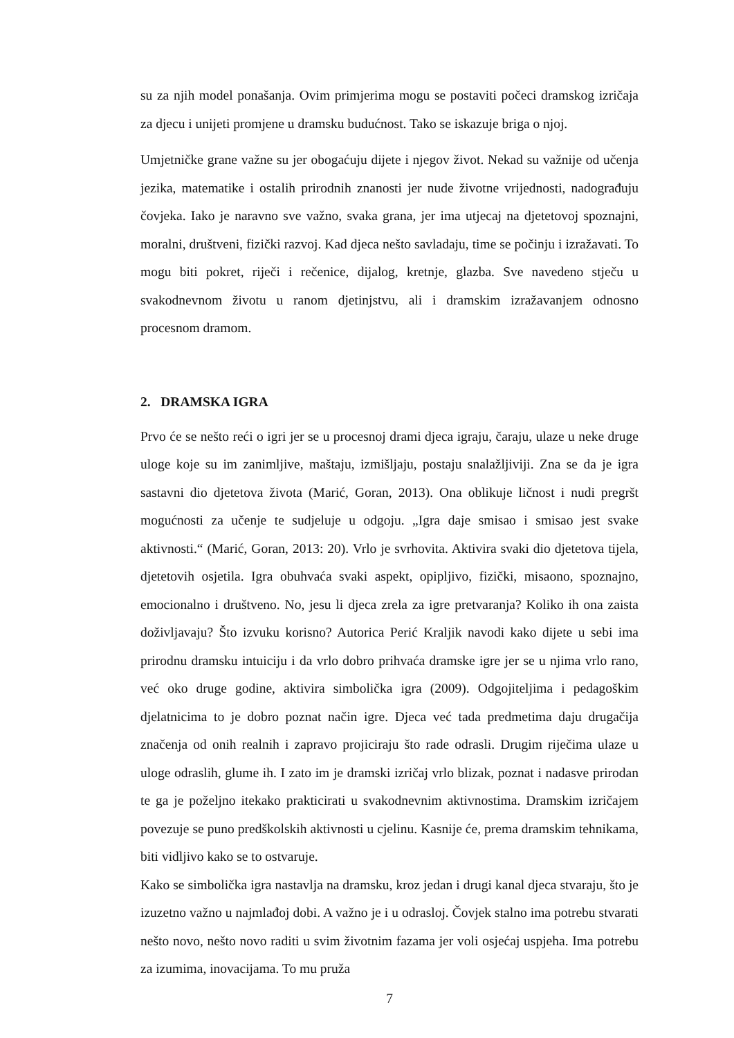su za njih model ponašanja. Ovim primjerima mogu se postaviti počeci dramskog izričaja za djecu i unijeti promjene u dramsku budućnost. Tako se iskazuje briga o njoj.
Umjetničke grane važne su jer obogaćuju dijete i njegov život. Nekad su važnije od učenja jezika, matematike i ostalih prirodnih znanosti jer nude životne vrijednosti, nadograđuju čovjeka. Iako je naravno sve važno, svaka grana, jer ima utjecaj na djetetovoj spoznajni, moralni, društveni, fizički razvoj. Kad djeca nešto savladaju, time se počinju i izražavati. To mogu biti pokret, riječi i rečenice, dijalog, kretnje, glazba. Sve navedeno stječu u svakodnevnom životu u ranom djetinjstvu, ali i dramskim izražavanjem odnosno procesnom dramom.
2. DRAMSKA IGRA
Prvo će se nešto reći o igri jer se u procesnoj drami djeca igraju, čaraju, ulaze u neke druge uloge koje su im zanimljive, maštaju, izmišljaju, postaju snalažljiviji. Zna se da je igra sastavni dio djetetova života (Marić, Goran, 2013). Ona oblikuje ličnost i nudi pregršt mogućnosti za učenje te sudjeluje u odgoju. „Igra daje smisao i smisao jest svake aktivnosti.“ (Marić, Goran, 2013: 20). Vrlo je svrhovita. Aktivira svaki dio djetetova tijela, djetetovih osjetila. Igra obuhvaća svaki aspekt, opipljivo, fizički, misaono, spoznajno, emocionalno i društveno. No, jesu li djeca zrela za igre pretvaranja? Koliko ih ona zaista doživljavaju? Što izvuku korisno? Autorica Perić Kraljik navodi kako dijete u sebi ima prirodnu dramsku intuiciju i da vrlo dobro prihvaća dramske igre jer se u njima vrlo rano, već oko druge godine, aktivira simbolička igra (2009). Odgojiteljima i pedagoškim djelatnicima to je dobro poznat način igre. Djeca već tada predmetima daju drugačija značenja od onih realnih i zapravo projiciraju što rade odrasli. Drugim riječima ulaze u uloge odraslih, glume ih. I zato im je dramski izričaj vrlo blizak, poznat i nadasve prirodan te ga je poželjno itekako prakticirati u svakodnevnim aktivnostima. Dramskim izričajem povezuje se puno predškolskih aktivnosti u cjelinu. Kasnije će, prema dramskim tehnikama, biti vidljivo kako se to ostvaruje.
Kako se simbolička igra nastavlja na dramsku, kroz jedan i drugi kanal djeca stvaraju, što je izuzetno važno u najmlađoj dobi. A važno je i u odrasloj. Čovjek stalno ima potrebu stvarati nešto novo, nešto novo raditi u svim životnim fazama jer voli osjećaj uspjeha. Ima potrebu za izumima, inovacijama. To mu pruža
7